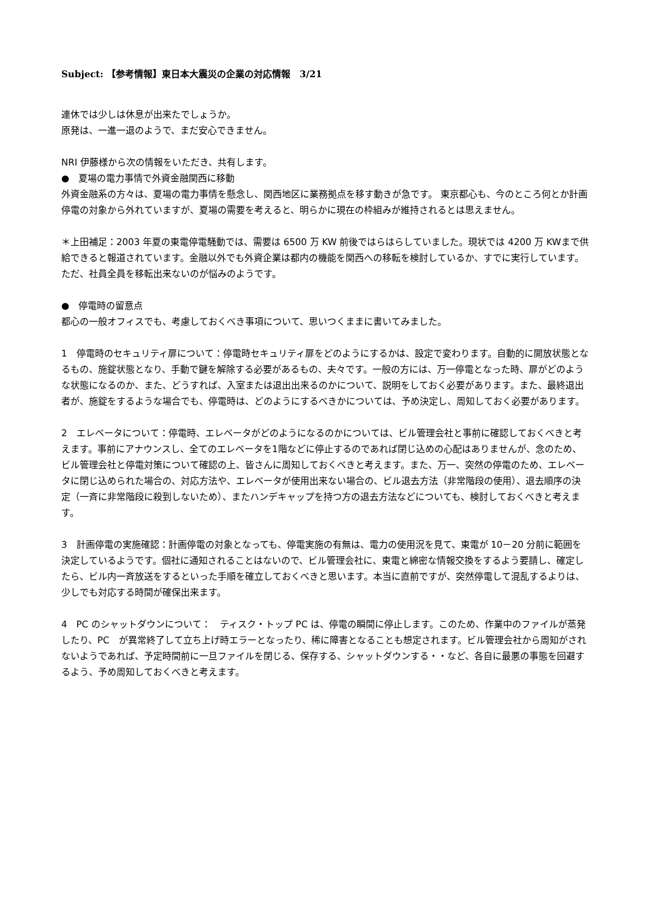Subject: 【参考情報】東日本大震災の企業の対応情報　3/21
連休では少しは休息が出来たでしょうか。
原発は、一進一退のようで、まだ安心できません。
NRI 伊藤様から次の情報をいただき、共有します。
●　夏場の電力事情で外資金融関西に移動
外資金融系の方々は、夏場の電力事情を懸念し、関西地区に業務拠点を移す動きが急です。 東京都心も、今のところ何とか計画停電の対象から外れていますが、夏場の需要を考えると、明らかに現在の枠組みが維持されるとは思えません。
＊上田補足：2003 年夏の東電停電騒動では、需要は 6500 万 KW 前後ではらはらしていました。現状では 4200 万 KWまで供給できると報道されています。金融以外でも外資企業は都内の機能を関西への移転を検討しているか、すでに実行しています。ただ、社員全員を移転出来ないのが悩みのようです。
●　停電時の留意点
都心の一般オフィスでも、考慮しておくべき事項について、思いつくままに書いてみました。
1　停電時のセキュリティ扉について：停電時セキュリティ扉をどのようにするかは、設定で変わります。自動的に開放状態となるもの、施錠状態となり、手動で鍵を解除する必要があるもの、夫々です。一般の方には、万一停電となった時、扉がどのような状態になるのか、また、どうすれば、入室または退出出来るのかについて、説明をしておく必要があります。また、最終退出者が、施錠をするような場合でも、停電時は、どのようにするべきかについては、予め決定し、周知しておく必要があります。
2　エレベータについて：停電時、エレベータがどのようになるのかについては、ビル管理会社と事前に確認しておくべきと考えます。事前にアナウンスし、全てのエレベータを1階などに停止するのであれば閉じ込めの心配はありませんが、念のため、ビル管理会社と停電対策について確認の上、皆さんに周知しておくべきと考えます。また、万一、突然の停電のため、エレベータに閉じ込められた場合の、対応方法や、エレベータが使用出来ない場合の、ビル退去方法（非常階段の使用）、退去順序の決定（一斉に非常階段に殺到しないため）、またハンデキャップを持つ方の退去方法などについても、検討しておくべきと考えます。
3　計画停電の実施確認：計画停電の対象となっても、停電実施の有無は、電力の使用況を見て、東電が 10－20 分前に範囲を決定しているようです。個社に通知されることはないので、ビル管理会社に、東電と綿密な情報交換をするよう要請し、確定したら、ビル内一斉放送をするといった手順を確立しておくべきと思います。本当に直前ですが、突然停電して混乱するよりは、少しでも対応する時間が確保出来ます。
4　PC のシャットダウンについて：　ティスク・トップ PC は、停電の瞬間に停止します。このため、作業中のファイルが蒸発したり、PC　が異常終了して立ち上げ時エラーとなったり、稀に障害となることも想定されます。ビル管理会社から周知がされないようであれば、予定時間前に一旦ファイルを閉じる、保存する、シャットダウンする・・など、各自に最悪の事態を回避するよう、予め周知しておくべきと考えます。